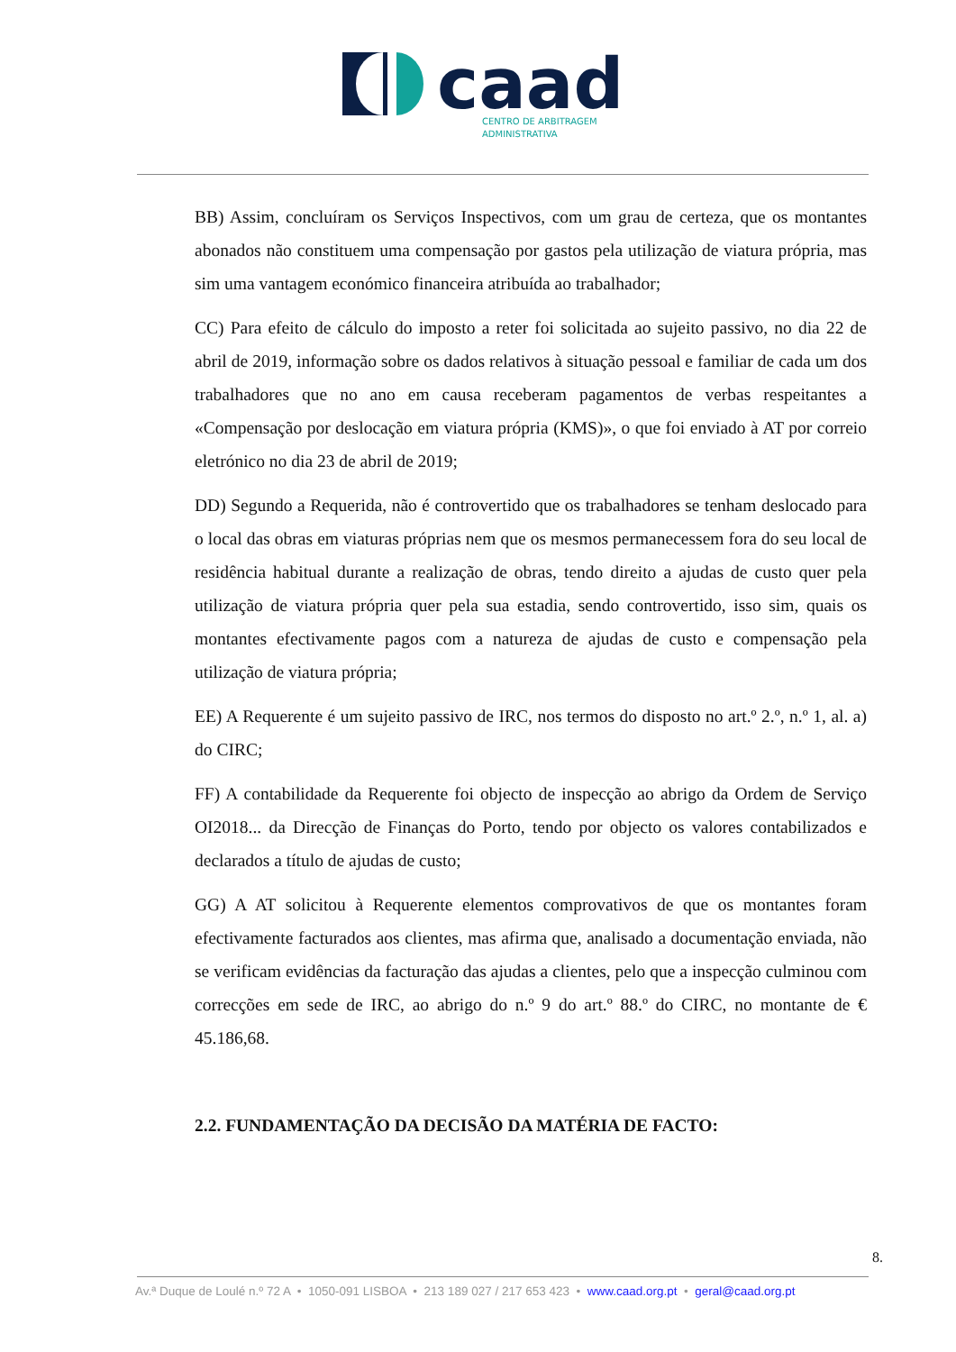caad
CENTRO DE ARBITRAGEM
ADMINISTRATIVA
BB) Assim, concluíram os Serviços Inspectivos, com um grau de certeza, que os montantes abonados não constituem uma compensação por gastos pela utilização de viatura própria, mas sim uma vantagem económico financeira atribuída ao trabalhador;
CC) Para efeito de cálculo do imposto a reter foi solicitada ao sujeito passivo, no dia 22 de abril de 2019, informação sobre os dados relativos à situação pessoal e familiar de cada um dos trabalhadores que no ano em causa receberam pagamentos de verbas respeitantes a «Compensação por deslocação em viatura própria (KMS)», o que foi enviado à AT por correio eletrónico no dia 23 de abril de 2019;
DD) Segundo a Requerida, não é controvertido que os trabalhadores se tenham deslocado para o local das obras em viaturas próprias nem que os mesmos permanecessem fora do seu local de residência habitual durante a realização de obras, tendo direito a ajudas de custo quer pela utilização de viatura própria quer pela sua estadia, sendo controvertido, isso sim, quais os montantes efectivamente pagos com a natureza de ajudas de custo e compensação pela utilização de viatura própria;
EE) A Requerente é um sujeito passivo de IRC, nos termos do disposto no art.º 2.º, n.º 1, al. a) do CIRC;
FF) A contabilidade da Requerente foi objecto de inspecção ao abrigo da Ordem de Serviço OI2018... da Direcção de Finanças do Porto, tendo por objecto os valores contabilizados e declarados a título de ajudas de custo;
GG) A AT solicitou à Requerente elementos comprovativos de que os montantes foram efectivamente facturados aos clientes, mas afirma que, analisado a documentação enviada, não se verificam evidências da facturação das ajudas a clientes, pelo que a inspecção culminou com correcções em sede de IRC, ao abrigo do n.º 9 do art.º 88.º do CIRC, no montante de € 45.186,68.
2.2. FUNDAMENTAÇÃO DA DECISÃO DA MATÉRIA DE FACTO:
8.
Av.ª Duque de Loulé n.º 72 A • 1050-091 LISBOA • 213 189 027 / 217 653 423 • www.caad.org.pt • geral@caad.org.pt